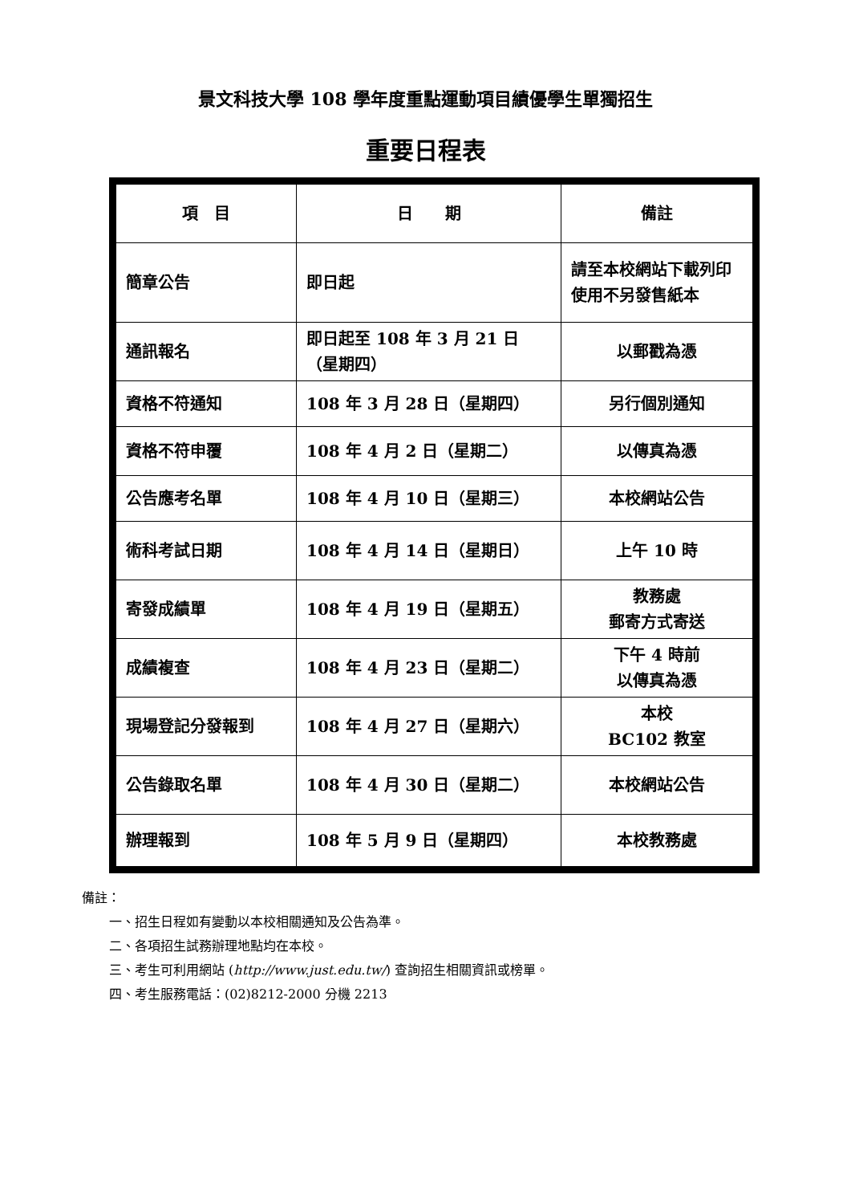景文科技大學 108 學年度重點運動項目績優學生單獨招生
重要日程表
| 項 目 | 日 期 | 備註 |
| --- | --- | --- |
| 簡章公告 | 即日起 | 請至本校網站下載列印使用不另發售紙本 |
| 通訊報名 | 即日起至 108 年 3 月 21 日（星期四） | 以郵戳為憑 |
| 資格不符通知 | 108 年 3 月 28 日（星期四） | 另行個別通知 |
| 資格不符申覆 | 108 年 4 月 2 日（星期二） | 以傳真為憑 |
| 公告應考名單 | 108 年 4 月 10 日（星期三） | 本校網站公告 |
| 術科考試日期 | 108 年 4 月 14 日（星期日） | 上午 10 時 |
| 寄發成績單 | 108 年 4 月 19 日（星期五） | 教務處 郵寄方式寄送 |
| 成績複查 | 108 年 4 月 23 日（星期二） | 下午 4 時前 以傳真為憑 |
| 現場登記分發報到 | 108 年 4 月 27 日（星期六） | 本校 BC102 教室 |
| 公告錄取名單 | 108 年 4 月 30 日（星期二） | 本校網站公告 |
| 辦理報到 | 108 年 5 月 9 日（星期四） | 本校教務處 |
備註：
一、招生日程如有變動以本校相關通知及公告為準。
二、各項招生試務辦理地點均在本校。
三、考生可利用網站 (http://www.just.edu.tw/) 查詢招生相關資訊或榜單。
四、考生服務電話：(02)8212-2000 分機 2213